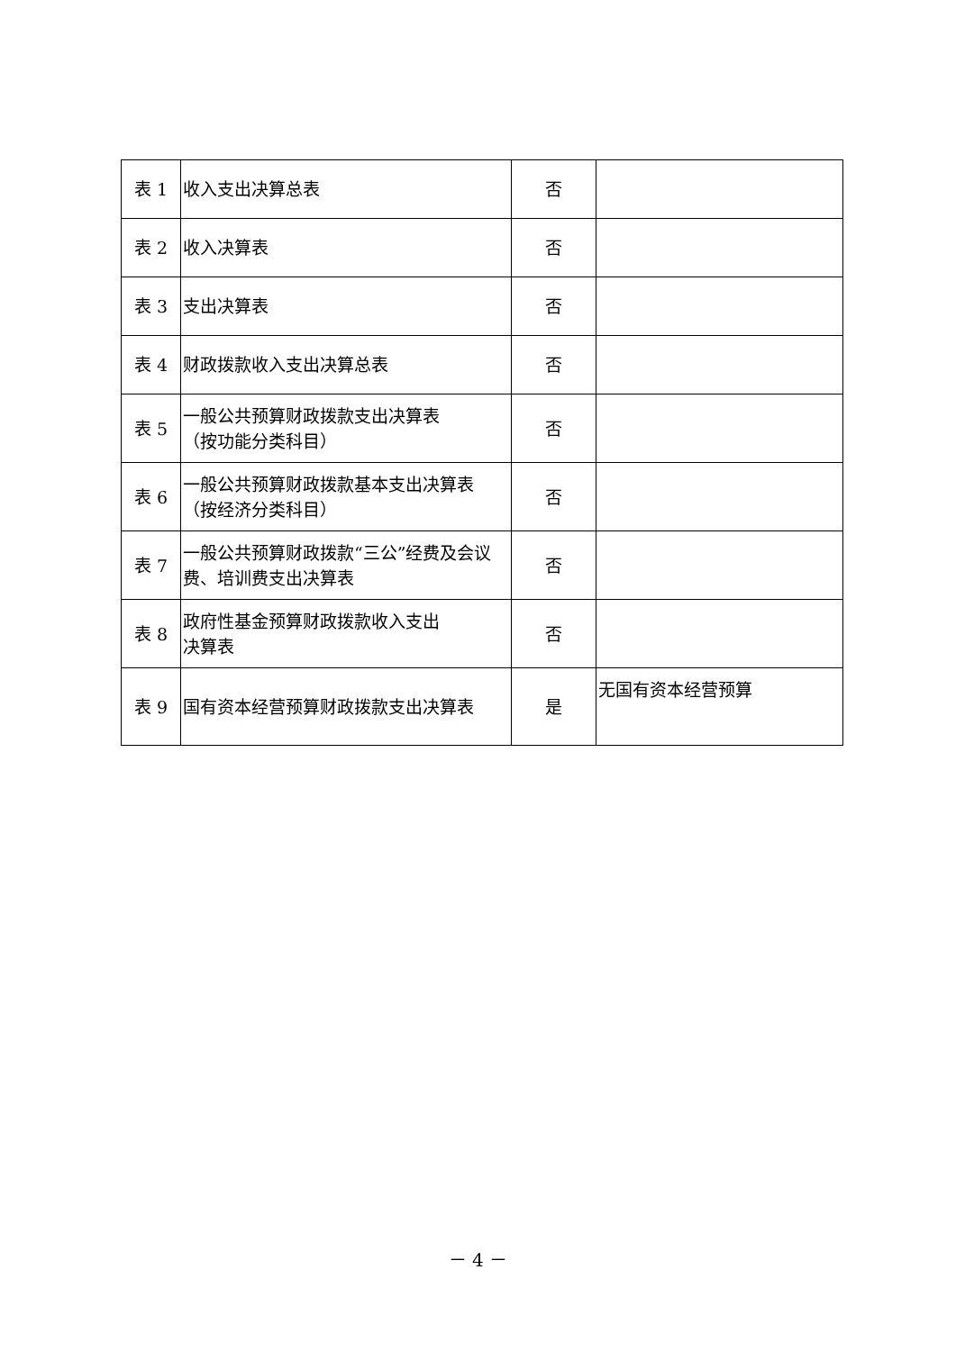| 表 1 | 收入支出决算总表 | 否 | |
| 表 2 | 收入决算表 | 否 | |
| 表 3 | 支出决算表 | 否 | |
| 表 4 | 财政拨款收入支出决算总表 | 否 | |
| 表 5 | 一般公共预算财政拨款支出决算表 （按功能分类科目） | 否 | |
| 表 6 | 一般公共预算财政拨款基本支出决算表 （按经济分类科目） | 否 | |
| 表 7 | 一般公共预算财政拨款“三公”经费及会议费、培训费支出决算表 | 否 | |
| 表 8 | 政府性基金预算财政拨款收入支出 决算表 | 否 | |
| 表 9 | 国有资本经营预算财政拨款支出决算表 | 是 | 无国有资本经营预算 |
－ 4 －